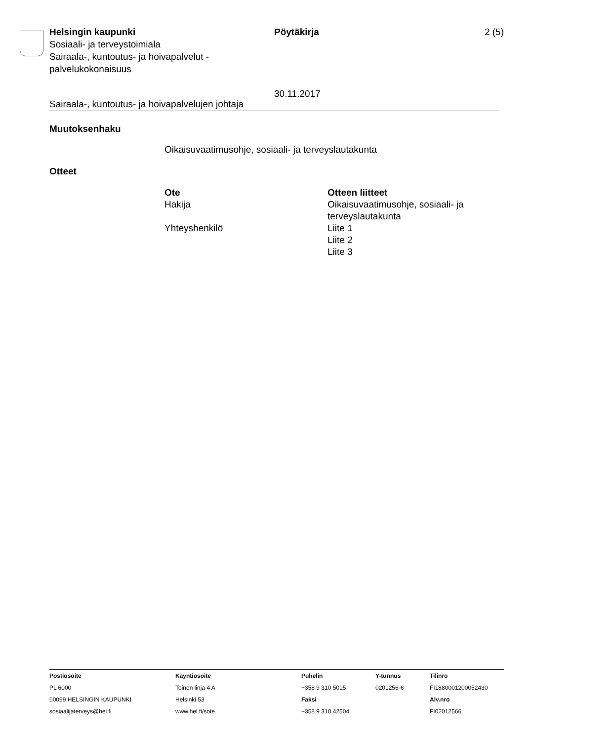Helsingin kaupunki
Sosiaali- ja terveystoimiala
Sairaala-, kuntoutus- ja hoivapalvelut - palvelukokonaisuus
Pöytäkirja
30.11.2017
2 (5)
Sairaala-, kuntoutus- ja hoivapalvelujen johtaja
Muutoksenhaku
Oikaisuvaatimusohje, sosiaali- ja terveyslautakunta
Otteet
| Ote | Otteen liitteet |
| --- | --- |
| Hakija | Oikaisuvaatimusohje, sosiaali- ja terveyslautakunta |
| Yhteyshenkilö | Liite 1 Liite 2 Liite 3 |
| Postiosoite PL 6000 00099 HELSINGIN KAUPUNKI sosiaalijaterveys@hel.fi | Käyntiosoite Toinen linja 4 A Helsinki 53 www.hel.fi/sote | Puhelin +358 9 310 5015 Faksi +358 9 310 42504 | Y-tunnus 0201256-6 | Tilinro FI1880001200052430 Alv.nro FI02012566 |